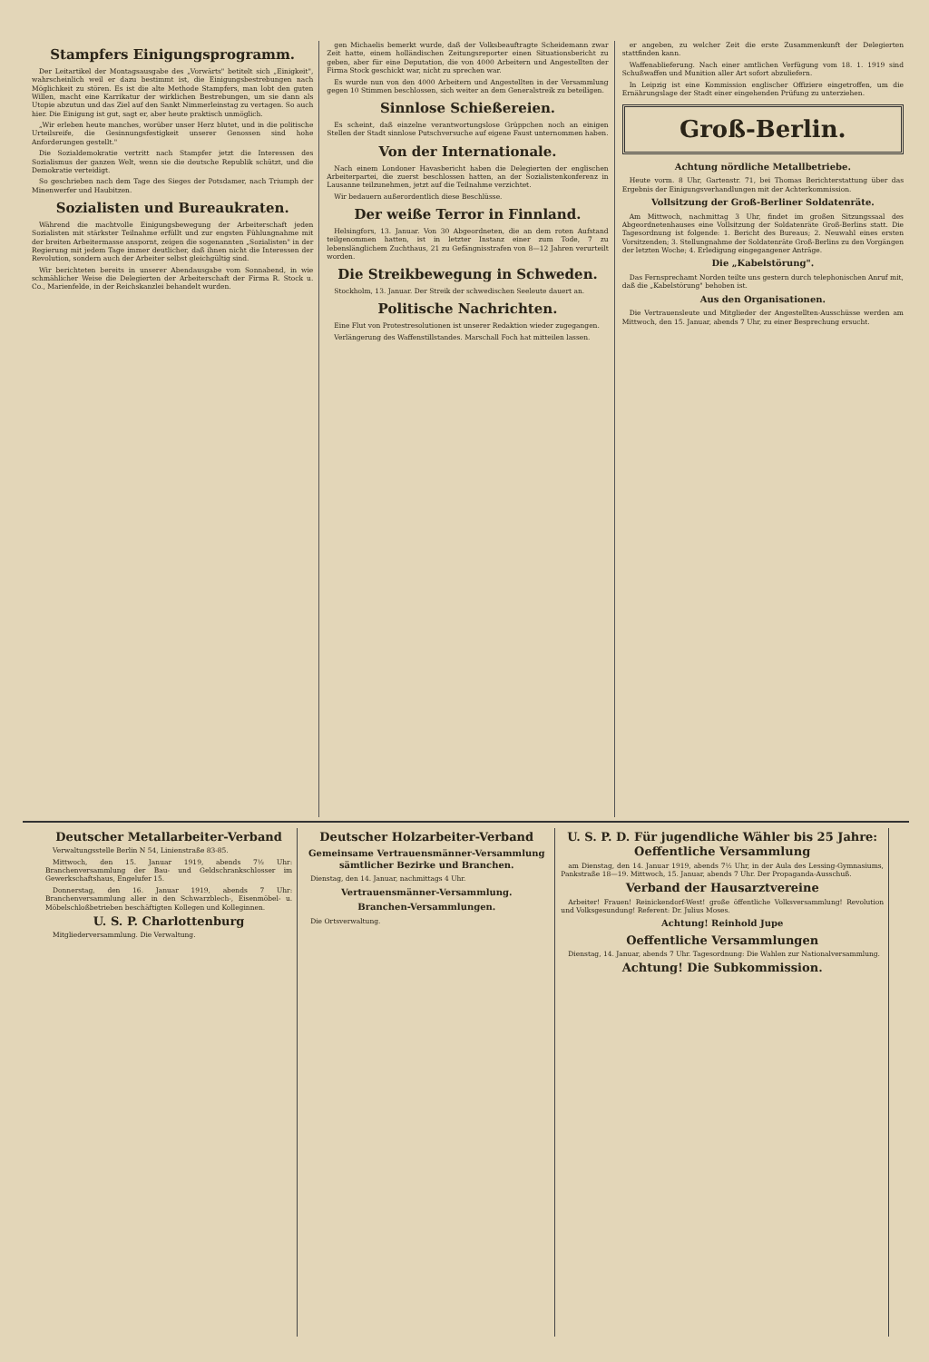Stampfers Einigungsprogramm.
Der Leitartikel der Montagsausgabe des „Vorwärts" betitelt sich „Einigkeit", wahrscheinlich weil er dazu bestimmt ist, die Einigungsbestrebungen nach Möglichkeit zu stören. Es ist die alte Methode Stampfers, man lobt den guten Willen, macht eine Karrikatur der wirklichen Bestrebungen, um sie dann als Utopie abzutun und das Ziel auf den Sankt Nimmerleinstag zu vertagen. So auch hier. Die Einigung ist gut, sagt er, aber heute praktisch unmöglich.
„Wir erleben heute manches, worüber unser Herz blutet, und in die politische Urteilsreife, die Gesinnungsfestigkeit unserer Genossen sind hohe Anforderungen gestellt."
Die Sozialdemokratie vertritt nach Stampfer jetzt die Interessen des Sozialismus der ganzen Welt, wenn sie die deutsche Republik schützt, und die Demokratie verteidigt.
So geschrieben nach dem Tage des Sieges der Potsdamer, nach Triumph der Minenwerfer und Haubitzen.
Sozialisten und Bureaukraten.
Während die machtvolle Einigungsbewegung der Arbeiterschaft jeden Sozialisten mit stärkster Teilnahme erfüllt und zur engsten Fühlungnahme mit der breiten Arbeitermasse anspornt, zeigen die sogenannten „Sozialisten" in der Regierung mit jedem Tage immer deutlicher, daß ihnen nicht die Interessen der Revolution, sondern auch der Arbeiter selbst gleichgültig sind.
Wir berichteten bereits in unserer Abendausgabe vom Sonnabend, in wie schmählicher Weise die Delegierten der Arbeiterschaft der Firma R. Stock u. Co., Marienfelde, in der Reichskanzlei behandelt wurden.
gen Michaelis bemerkt wurde, daß der Volksbeauftragte Scheidemann zwar Zeit hatte, einem holländischen Zeitungsreporter einen Situationsbericht zu geben, aber für eine Deputation, die von 4000 Arbeitern und Angestellten der Firma Stock geschickt war, nicht zu sprechen war.
Es wurde nun von den 4000 Arbeitern und Angestellten in der Versammlung gegen 10 Stimmen beschlossen, sich weiter an dem Generalstreik zu beteiligen.
Sinnlose Schießereien.
Es scheint, daß einzelne verantwortungslose Grüppchen noch an einigen Stellen der Stadt sinnlose Putschversuche auf eigene Faust unternommen haben.
Von der Internationale.
Nach einem Londoner Havasbericht haben die Delegierten der englischen Arbeiterpartei, die zuerst beschlossen hatten, an der Sozialistenkonferenz in Lausanne teilzunehmen, jetzt auf die Teilnahme verzichtet.
Wir bedauern außerordentlich diese Beschlüsse.
Der weiße Terror in Finnland.
Helsingfors, 13. Januar. Von 30 Abgeordneten, die an dem roten Aufstand teilgenommen hatten, ist in letzter Instanz einer zum Tode, 7 zu lebenslänglichem Zuchthaus, 21 zu Gefängnisstrafen von 8—12 Jahren verurteilt worden.
Die Streikbewegung in Schweden.
Stockholm, 13. Januar. Der Streik der schwedischen Seeleute dauert an.
Politische Nachrichten.
Eine Flut von Protestresolutionen ist unserer Redaktion wieder zugegangen.
Verlängerung des Waffenstillstandes. Marschall Foch hat mitteilen lassen.
er angeben, zu welcher Zeit die erste Zusammenkunft der Delegierten stattfinden kann.
Waffenablieferung. Nach einer amtlichen Verfügung vom 18. 1. 1919 sind Schußwaffen und Munition aller Art sofort abzuliefern.
In Leipzig ist eine Kommission englischer Offiziere eingetroffen, um die Ernährungslage der Stadt einer eingehenden Prüfung zu unterziehen.
Groß-Berlin.
Achtung nördliche Metallbetriebe.
Heute vorm. 8 Uhr, Gartenstr. 71, bei Thomas Berichterstattung über das Ergebnis der Einigungsverhandlungen mit der Achterkommission.
Vollsitzung der Groß-Berliner Soldatenräte.
Am Mittwoch, nachmittag 3 Uhr, findet im großen Sitzungssaal des Abgeordnetenhauses eine Vollsitzung der Soldatenräte Groß-Berlins statt. Die Tagesordnung ist folgende: 1. Bericht des Bureaus; 2. Neuwahl eines ersten Vorsitzenden; 3. Stellungnahme der Soldatenräte Groß-Berlins zu den Vorgängen der letzten Woche; 4. Erledigung eingegangener Anträge.
Die „Kabelstörung".
Das Fernsprechamt Norden teilte uns gestern durch telephonischen Anruf mit, daß die „Kabelstörung" behoben ist.
Aus den Organisationen.
Die Vertrauensleute und Mitglieder der Angestellten-Ausschüsse werden am Mittwoch, den 15. Januar, abends 7 Uhr, zu einer Besprechung ersucht.
Deutscher Metallarbeiter-Verband
Verwaltungsstelle Berlin N 54, Linienstraße 83-85.
Mittwoch, den 15. Januar 1919, abends 7½ Uhr: Branchenversammlung der Bau- und Geldschrankschlosser im Gewerkschaftshaus, Engelufer 15.
Donnerstag, den 16. Januar 1919, abends 7 Uhr: Branchenversammlung aller in den Schwarzblech-, Eisenmöbel- u. Möbelschloßbetrieben beschäftigten Kollegen und Kolleginnen.
U. S. P. Charlottenburg
Mitgliederversammlung. Die Verwaltung.
Deutscher Holzarbeiter-Verband
Gemeinsame Vertrauensmänner-Versammlung sämtlicher Bezirke und Branchen.
Dienstag, den 14. Januar, nachmittags 4 Uhr.
Vertrauensmänner-Versammlung.
Branchen-Versammlungen.
Die Ortsverwaltung.
U. S. P. D. Für jugendliche Wähler bis 25 Jahre: Oeffentliche Versammlung
am Dienstag, den 14. Januar 1919, abends 7½ Uhr, in der Aula des Lessing-Gymnasiums, Pankstraße 18—19. Mittwoch, 15. Januar, abends 7 Uhr. Der Propaganda-Ausschuß.
Verband der Hausarztvereine
Arbeiter! Frauen! Reinickendorf-West! große öffentliche Volksversammlung! Revolution und Volksgesundung! Referent: Dr. Julius Moses.
Achtung! Reinhold Jupe
Oeffentliche Versammlungen
Dienstag, 14. Januar, abends 7 Uhr. Tagesordnung: Die Wahlen zur Nationalversammlung.
Achtung! Die Subkommission.